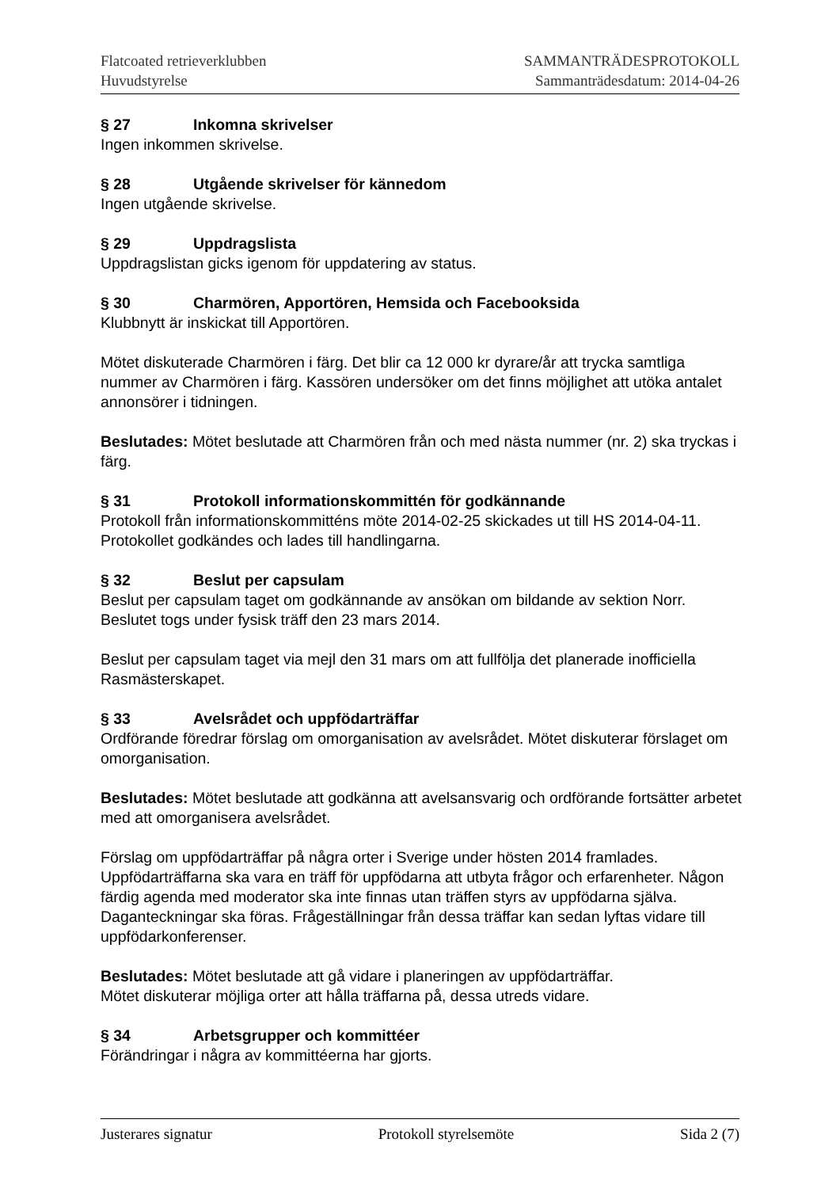Flatcoated retrieverklubben
Huvudstyrelse
SAMMANTRÄDESPROTOKOLL
Sammanträdesdatum: 2014-04-26
§ 27 Inkomna skrivelser
Ingen inkommen skrivelse.
§ 28 Utgående skrivelser för kännedom
Ingen utgående skrivelse.
§ 29 Uppdragslista
Uppdragslistan gicks igenom för uppdatering av status.
§ 30 Charmören, Apportören, Hemsida och Facebooksida
Klubbnytt är inskickat till Apportören.
Mötet diskuterade Charmören i färg. Det blir ca 12 000 kr dyrare/år att trycka samtliga nummer av Charmören i färg. Kassören undersöker om det finns möjlighet att utöka antalet annonsörer i tidningen.
Beslutades: Mötet beslutade att Charmören från och med nästa nummer (nr. 2) ska tryckas i färg.
§ 31 Protokoll informationskommittén för godkännande
Protokoll från informationskommitténs möte 2014-02-25 skickades ut till HS 2014-04-11. Protokollet godkändes och lades till handlingarna.
§ 32 Beslut per capsulam
Beslut per capsulam taget om godkännande av ansökan om bildande av sektion Norr. Beslutet togs under fysisk träff den 23 mars 2014.
Beslut per capsulam taget via mejl den 31 mars om att fullfölja det planerade inofficiella Rasmästerskapet.
§ 33 Avelsrådet och uppfödarträffar
Ordförande föredrar förslag om omorganisation av avelsrådet. Mötet diskuterar förslaget om omorganisation.
Beslutades: Mötet beslutade att godkänna att avelsansvarig och ordförande fortsätter arbetet med att omorganisera avelsrådet.
Förslag om uppfödarträffar på några orter i Sverige under hösten 2014 framlades. Uppfödarträffarna ska vara en träff för uppfödarna att utbyta frågor och erfarenheter. Någon färdig agenda med moderator ska inte finnas utan träffen styrs av uppfödarna själva. Daganteckningar ska föras. Frågeställningar från dessa träffar kan sedan lyftas vidare till uppfödarkonferenser.
Beslutades: Mötet beslutade att gå vidare i planeringen av uppfödarträffar.
Mötet diskuterar möjliga orter att hålla träffarna på, dessa utreds vidare.
§ 34 Arbetsgrupper och kommittéer
Förändringar i några av kommittéerna har gjorts.
Justerares signatur Protokoll styrelsemöte Sida 2 (7)